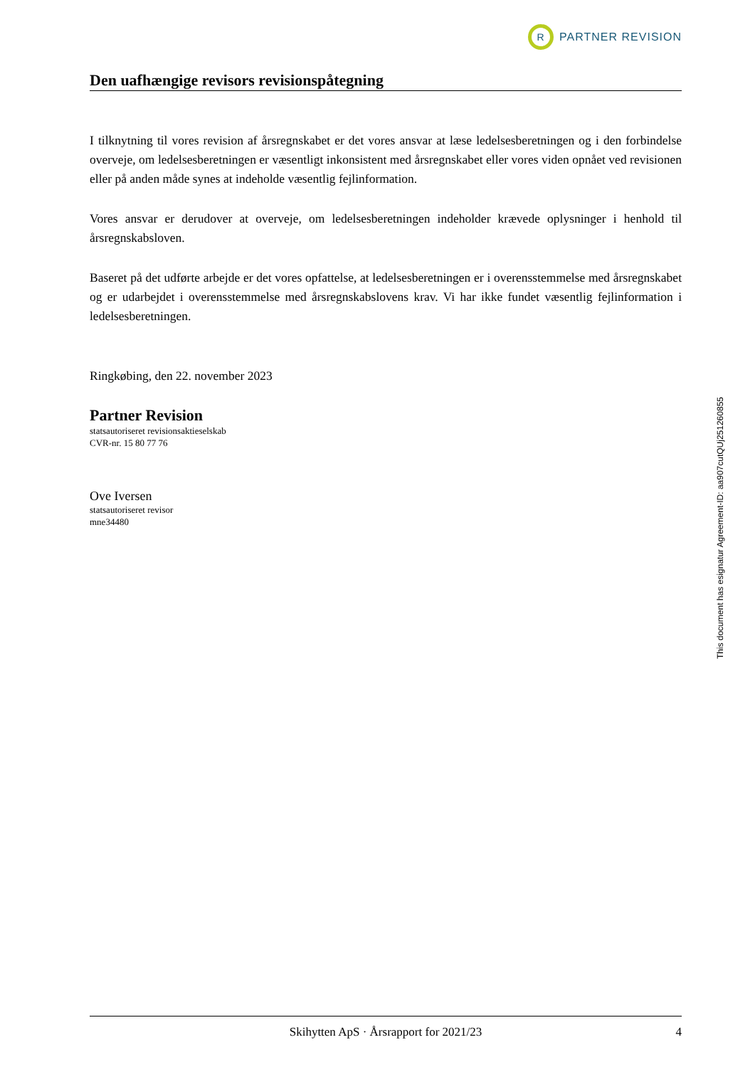R
PARTNER REVISION
Den uafhængige revisors revisionspåtegning
I tilknytning til vores revision af årsregnskabet er det vores ansvar at læse ledelsesberetningen og i den forbindelse overveje, om ledelsesberetningen er væsentligt inkonsistent med årsregnskabet eller vores viden opnået ved revisionen eller på anden måde synes at indeholde væsentlig fejlinformation.
Vores ansvar er derudover at overveje, om ledelsesberetningen indeholder krævede oplysninger i henhold til årsregnskabsloven.
Baseret på det udførte arbejde er det vores opfattelse, at ledelsesberetningen er i overensstemmelse med årsregnskabet og er udarbejdet i overensstemmelse med årsregnskabslovens krav. Vi har ikke fundet væsentlig fejlinformation i ledelsesberetningen.
Ringkøbing, den 22. november 2023
Partner Revision
statsautoriseret revisionsaktieselskab
CVR-nr. 15 80 77 76
Ove Iversen
statsautoriseret revisor
mne34480
This document has esignatur Agreement-ID: aa907cutQUj251260855
Skihytten ApS · Årsrapport for 2021/23 4